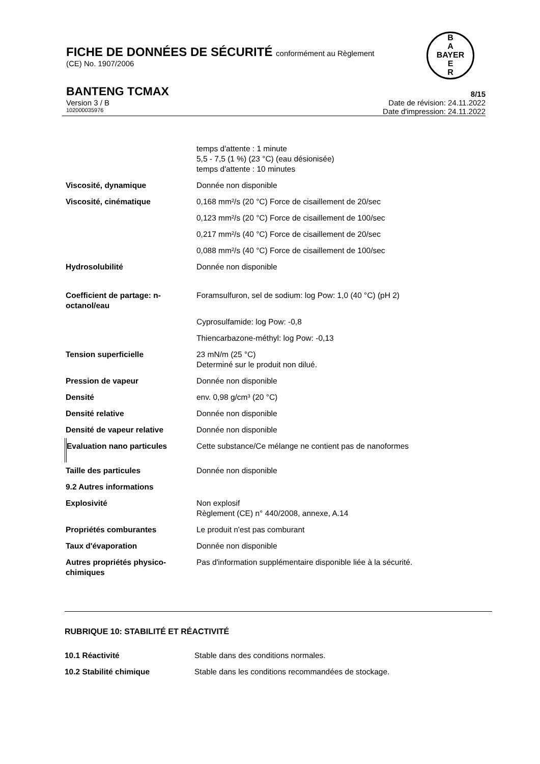FICHE DE DONNÉES DE SÉCURITÉ conformément au Règlement
(CE) No. 1907/2006
B
A
BAYER
E
R
BANTENG TCMAX 8/15
Version 3 / B Date de révision: 24.11.2022
102000035976 Date d'impression: 24.11.2022
| | temps d'attente : 1 minute 5,5 - 7,5 (1 %) (23 °C) (eau désionisée) temps d'attente : 10 minutes |
| Viscosité, dynamique | Donnée non disponible |
| Viscosité, cinématique | 0,168 mm²/s (20 °C) Force de cisaillement de 20/sec |
| | 0,123 mm²/s (20 °C) Force de cisaillement de 100/sec |
| | 0,217 mm²/s (40 °C) Force de cisaillement de 20/sec |
| | 0,088 mm²/s (40 °C) Force de cisaillement de 100/sec |
| Hydrosolubilité | Donnée non disponible |
| Coefficient de partage: n-octanol/eau | Foramsulfuron, sel de sodium: log Pow: 1,0 (40 °C) (pH 2) |
| | Cyprosulfamide: log Pow: -0,8 |
| | Thiencarbazone-méthyl: log Pow: -0,13 |
| Tension superficielle | 23 mN/m (25 °C) Determiné sur le produit non dilué. |
| Pression de vapeur | Donnée non disponible |
| Densité | env. 0,98 g/cm³ (20 °C) |
| Densité relative | Donnée non disponible |
| Densité de vapeur relative | Donnée non disponible |
| Evaluation nano particules | Cette substance/Ce mélange ne contient pas de nanoformes |
| Taille des particules | Donnée non disponible |
| 9.2 Autres informations | |
| Explosivité | Non explosif Règlement (CE) n° 440/2008, annexe, A.14 |
| Propriétés comburantes | Le produit n'est pas comburant |
| Taux d'évaporation | Donnée non disponible |
| Autres propriétés physico-chimiques | Pas d'information supplémentaire disponible liée à la sécurité. |
RUBRIQUE 10: STABILITÉ ET RÉACTIVITÉ
| 10.1 Réactivité | Stable dans des conditions normales. |
| 10.2 Stabilité chimique | Stable dans les conditions recommandées de stockage. |